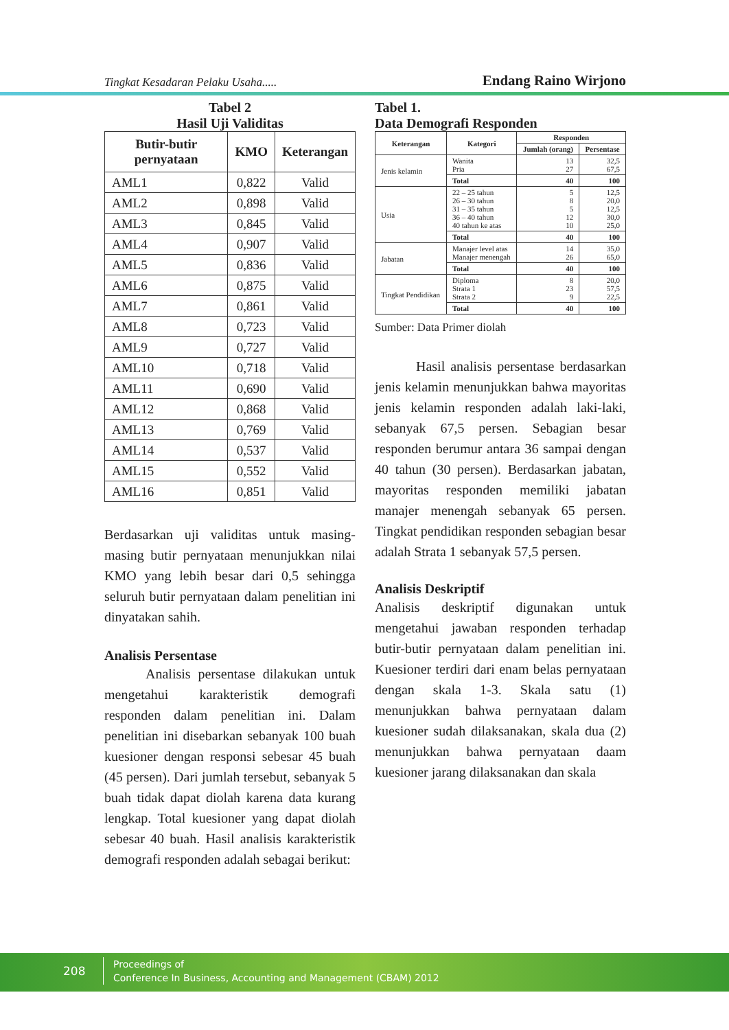Tingkat Kesadaran Pelaku Usaha..... Endang Raino Wirjono
Tabel 2
Hasil Uji Validitas
| Butir-butir pernyataan | KMO | Keterangan |
| --- | --- | --- |
| AML1 | 0,822 | Valid |
| AML2 | 0,898 | Valid |
| AML3 | 0,845 | Valid |
| AML4 | 0,907 | Valid |
| AML5 | 0,836 | Valid |
| AML6 | 0,875 | Valid |
| AML7 | 0,861 | Valid |
| AML8 | 0,723 | Valid |
| AML9 | 0,727 | Valid |
| AML10 | 0,718 | Valid |
| AML11 | 0,690 | Valid |
| AML12 | 0,868 | Valid |
| AML13 | 0,769 | Valid |
| AML14 | 0,537 | Valid |
| AML15 | 0,552 | Valid |
| AML16 | 0,851 | Valid |
Berdasarkan uji validitas untuk masing-masing butir pernyataan menunjukkan nilai KMO yang lebih besar dari 0,5 sehingga seluruh butir pernyataan dalam penelitian ini dinyatakan sahih.
Analisis Persentase
   Analisis persentase dilakukan untuk mengetahui karakteristik demografi responden dalam penelitian ini. Dalam penelitian ini disebarkan sebanyak 100 buah kuesioner dengan responsi sebesar 45 buah (45 persen). Dari jumlah tersebut, sebanyak 5 buah tidak dapat diolah karena data kurang lengkap. Total kuesioner yang dapat diolah sebesar 40 buah. Hasil analisis karakteristik demografi responden adalah sebagai berikut:
Tabel 1.
Data Demografi Responden
| Keterangan | Kategori | Responden | |
| --- | --- | --- | --- |
| | | Jumlah (orang) | Persentase |
| Jenis kelamin | Wanita Pria | 13 27 | 32,5 67,5 |
| | Total | 40 | 100 |
| Usia | 22 – 25 tahun 26 – 30 tahun 31 – 35 tahun 36 – 40 tahun 40 tahun ke atas | 5 8 5 12 10 | 12,5 20,0 12,5 30,0 25,0 |
| | Total | 40 | 100 |
| Jabatan | Manajer level atas Manajer menengah | 14 26 | 35,0 65,0 |
| | Total | 40 | 100 |
| Tingkat Pendidikan | Diploma Strata 1 Strata 2 | 8 23 9 | 20,0 57,5 22,5 |
| | Total | 40 | 100 |
Sumber: Data Primer diolah
   Hasil analisis persentase berdasarkan jenis kelamin menunjukkan bahwa mayoritas jenis kelamin responden adalah laki-laki, sebanyak 67,5 persen. Sebagian besar responden berumur antara 36 sampai dengan 40 tahun (30 persen). Berdasarkan jabatan, mayoritas responden memiliki jabatan manajer menengah sebanyak 65 persen. Tingkat pendidikan responden sebagian besar adalah Strata 1 sebanyak 57,5 persen.
Analisis Deskriptif
Analisis deskriptif digunakan untuk mengetahui jawaban responden terhadap butir-butir pernyataan dalam penelitian ini. Kuesioner terdiri dari enam belas pernyataan dengan skala 1-3. Skala satu (1) menunjukkan bahwa pernyataan dalam kuesioner sudah dilaksanakan, skala dua (2) menunjukkan bahwa pernyataan daam kuesioner jarang dilaksanakan dan skala
208
Proceedings of
Conference In Business, Accounting and Management (CBAM) 2012